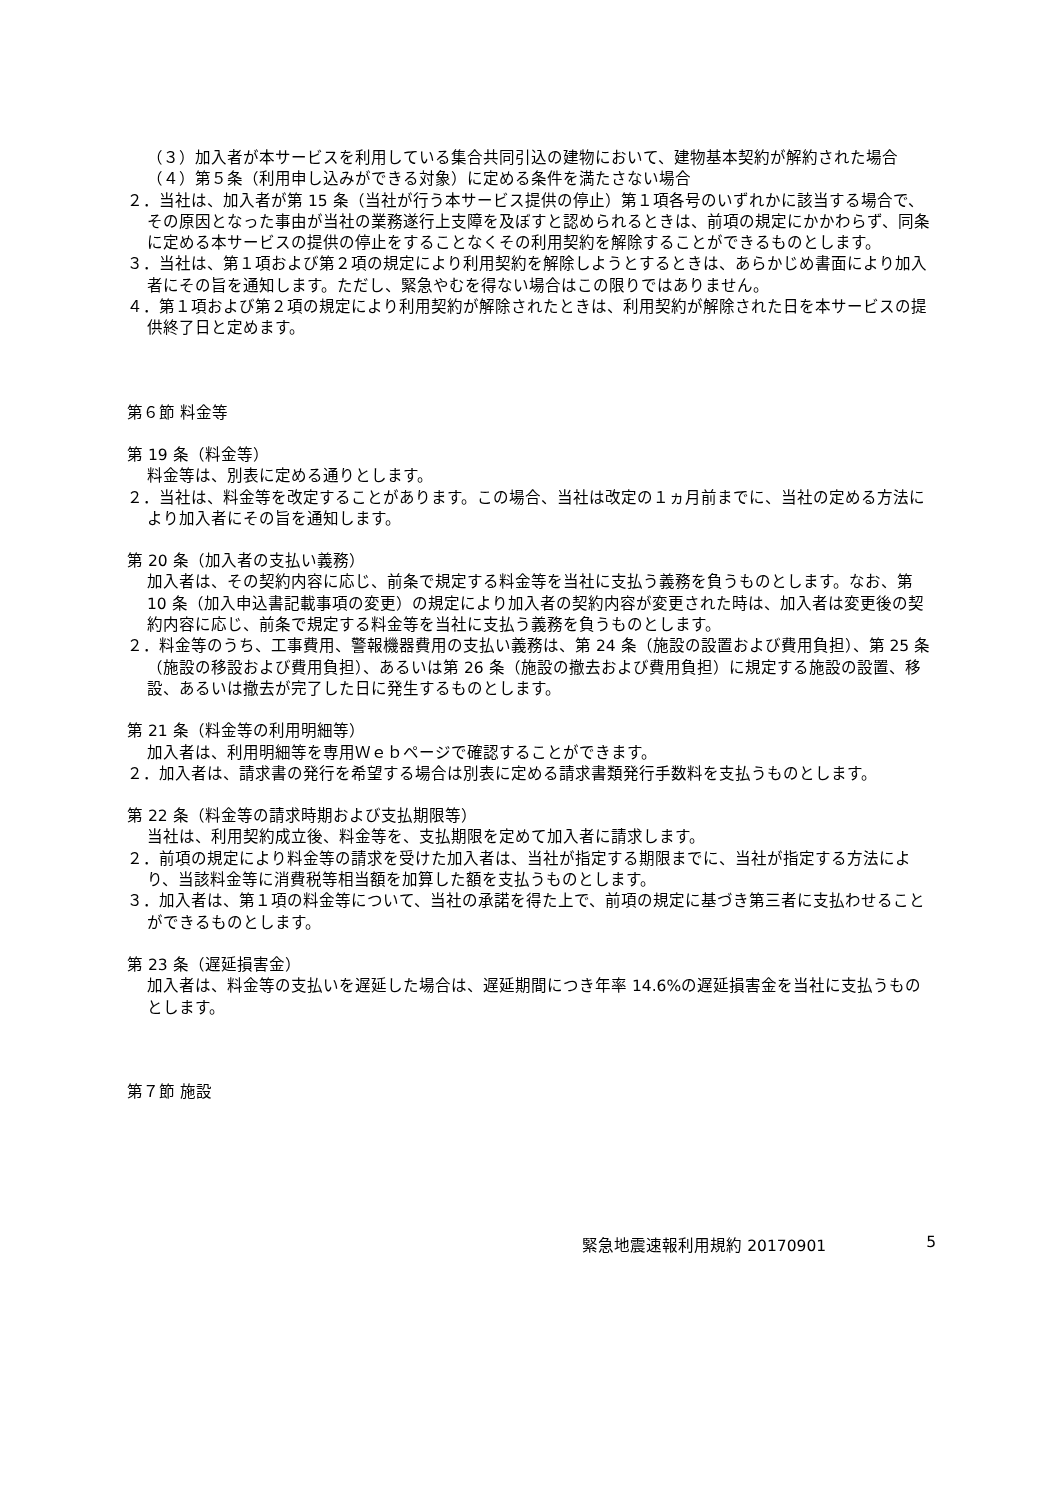（３）加入者が本サービスを利用している集合共同引込の建物において、建物基本契約が解約された場合
（４）第５条（利用申し込みができる対象）に定める条件を満たさない場合
２．当社は、加入者が第 15 条（当社が行う本サービス提供の停止）第１項各号のいずれかに該当する場合で、その原因となった事由が当社の業務遂行上支障を及ぼすと認められるときは、前項の規定にかかわらず、同条に定める本サービスの提供の停止をすることなくその利用契約を解除することができるものとします。
３．当社は、第１項および第２項の規定により利用契約を解除しようとするときは、あらかじめ書面により加入者にその旨を通知します。ただし、緊急やむを得ない場合はこの限りではありません。
４．第１項および第２項の規定により利用契約が解除されたときは、利用契約が解除された日を本サービスの提供終了日と定めます。
第６節 料金等
第 19 条（料金等）
料金等は、別表に定める通りとします。
２．当社は、料金等を改定することがあります。この場合、当社は改定の１ヵ月前までに、当社の定める方法により加入者にその旨を通知します。
第 20 条（加入者の支払い義務）
加入者は、その契約内容に応じ、前条で規定する料金等を当社に支払う義務を負うものとします。なお、第 10 条（加入申込書記載事項の変更）の規定により加入者の契約内容が変更された時は、加入者は変更後の契約内容に応じ、前条で規定する料金等を当社に支払う義務を負うものとします。
２．料金等のうち、工事費用、警報機器費用の支払い義務は、第 24 条（施設の設置および費用負担）、第 25 条（施設の移設および費用負担）、あるいは第 26 条（施設の撤去および費用負担）に規定する施設の設置、移設、あるいは撤去が完了した日に発生するものとします。
第 21 条（料金等の利用明細等）
加入者は、利用明細等を専用Ｗｅｂページで確認することができます。
２．加入者は、請求書の発行を希望する場合は別表に定める請求書類発行手数料を支払うものとします。
第 22 条（料金等の請求時期および支払期限等）
当社は、利用契約成立後、料金等を、支払期限を定めて加入者に請求します。
２．前項の規定により料金等の請求を受けた加入者は、当社が指定する期限までに、当社が指定する方法により、当該料金等に消費税等相当額を加算した額を支払うものとします。
３．加入者は、第１項の料金等について、当社の承諾を得た上で、前項の規定に基づき第三者に支払わせることができるものとします。
第 23 条（遅延損害金）
加入者は、料金等の支払いを遅延した場合は、遅延期間につき年率 14.6%の遅延損害金を当社に支払うものとします。
第７節 施設
緊急地震速報利用規約 20170901 5